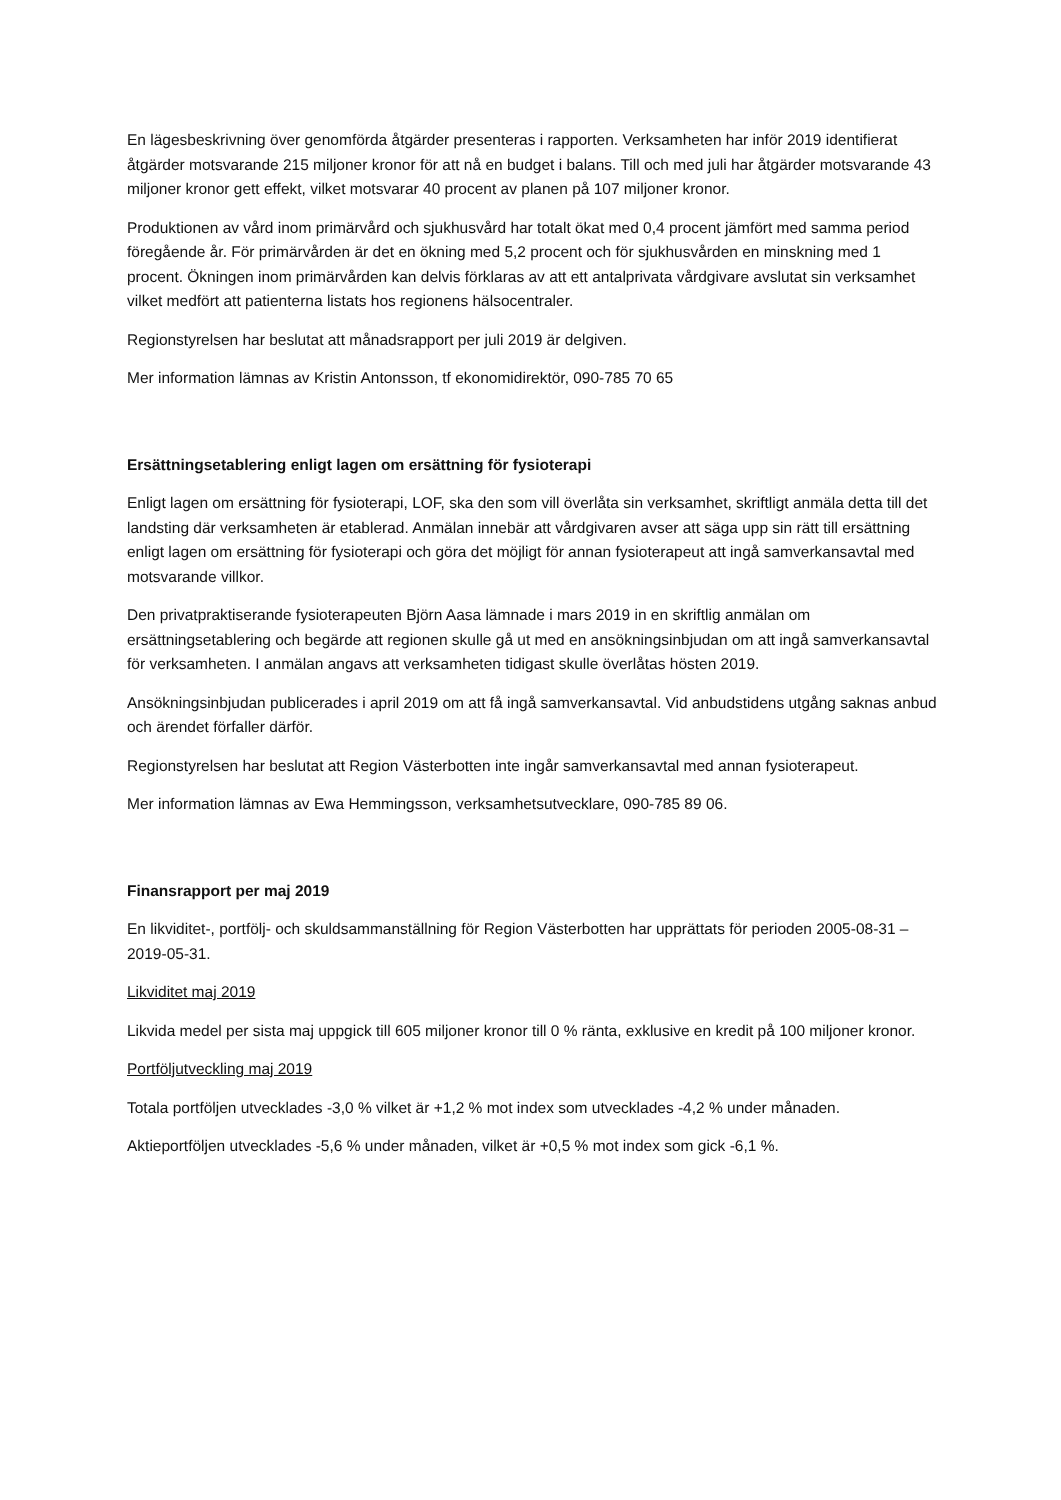En lägesbeskrivning över genomförda åtgärder presenteras i rapporten. Verksamheten har inför 2019 identifierat åtgärder motsvarande 215 miljoner kronor för att nå en budget i balans. Till och med juli har åtgärder motsvarande 43 miljoner kronor gett effekt, vilket motsvarar 40 procent av planen på 107 miljoner kronor.
Produktionen av vård inom primärvård och sjukhusvård har totalt ökat med 0,4 procent jämfört med samma period föregående år. För primärvården är det en ökning med 5,2 procent och för sjukhusvården en minskning med 1 procent. Ökningen inom primärvården kan delvis förklaras av att ett antalprivata vårdgivare avslutat sin verksamhet vilket medfört att patienterna listats hos regionens hälsocentraler.
Regionstyrelsen har beslutat att månadsrapport per juli 2019 är delgiven.
Mer information lämnas av Kristin Antonsson, tf ekonomidirektör, 090-785 70 65
Ersättningsetablering enligt lagen om ersättning för fysioterapi
Enligt lagen om ersättning för fysioterapi, LOF, ska den som vill överlåta sin verksamhet, skriftligt anmäla detta till det landsting där verksamheten är etablerad. Anmälan innebär att vårdgivaren avser att säga upp sin rätt till ersättning enligt lagen om ersättning för fysioterapi och göra det möjligt för annan fysioterapeut att ingå samverkansavtal med motsvarande villkor.
Den privatpraktiserande fysioterapeuten Björn Aasa lämnade i mars 2019 in en skriftlig anmälan om ersättningsetablering och begärde att regionen skulle gå ut med en ansökningsinbjudan om att ingå samverkansavtal för verksamheten. I anmälan angavs att verksamheten tidigast skulle överlåtas hösten 2019.
Ansökningsinbjudan publicerades i april 2019 om att få ingå samverkansavtal. Vid anbudstidens utgång saknas anbud och ärendet förfaller därför.
Regionstyrelsen har beslutat att Region Västerbotten inte ingår samverkansavtal med annan fysioterapeut.
Mer information lämnas av Ewa Hemmingsson, verksamhetsutvecklare, 090-785 89 06.
Finansrapport per maj 2019
En likviditet-, portfölj- och skuldsammanställning för Region Västerbotten har upprättats för perioden 2005-08-31 – 2019-05-31.
Likviditet maj 2019
Likvida medel per sista maj uppgick till 605 miljoner kronor till 0 % ränta, exklusive en kredit på 100 miljoner kronor.
Portföljutveckling maj 2019
Totala portföljen utvecklades -3,0 % vilket är +1,2 % mot index som utvecklades -4,2 % under månaden.
Aktieportföljen utvecklades -5,6 % under månaden, vilket är +0,5 % mot index som gick -6,1 %.